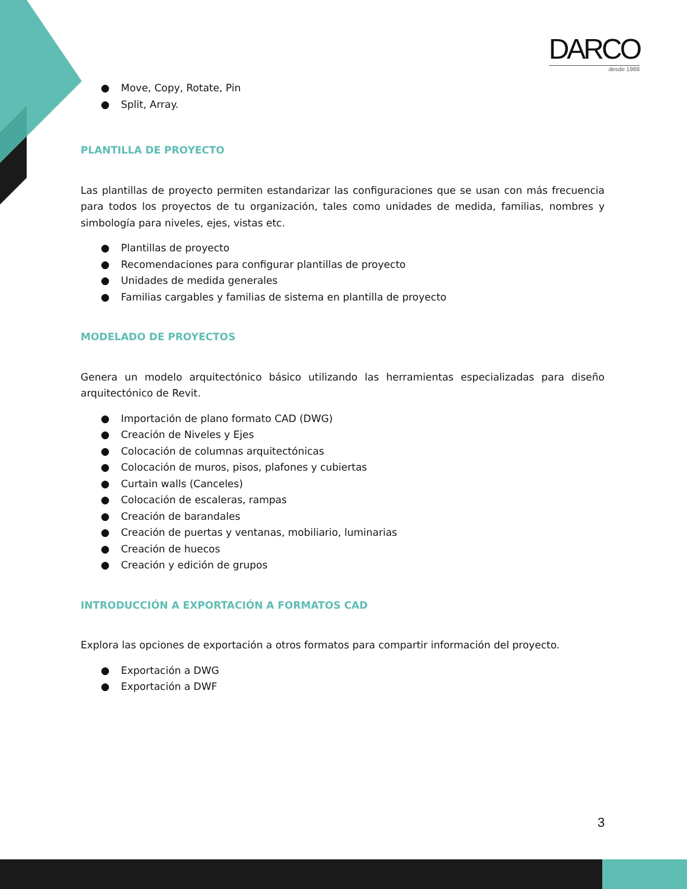DARCO
desde 1988
● Move, Copy, Rotate, Pin
● Split, Array.
PLANTILLA DE PROYECTO
Las plantillas de proyecto permiten estandarizar las configuraciones que se usan con más frecuencia para todos los proyectos de tu organización, tales como unidades de medida, familias, nombres y simbología para niveles, ejes, vistas etc.
● Plantillas de proyecto
● Recomendaciones para configurar plantillas de proyecto
● Unidades de medida generales
● Familias cargables y familias de sistema en plantilla de proyecto
MODELADO DE PROYECTOS
Genera un modelo arquitectónico básico utilizando las herramientas especializadas para diseño arquitectónico de Revit.
● Importación de plano formato CAD (DWG)
● Creación de Niveles y Ejes
● Colocación de columnas arquitectónicas
● Colocación de muros, pisos, plafones y cubiertas
● Curtain walls (Canceles)
● Colocación de escaleras, rampas
● Creación de barandales
● Creación de puertas y ventanas, mobiliario, luminarias
● Creación de huecos
● Creación y edición de grupos
INTRODUCCIÓN A EXPORTACIÓN A FORMATOS CAD
Explora las opciones de exportación a otros formatos para compartir información del proyecto.
● Exportación a DWG
● Exportación a DWF
3